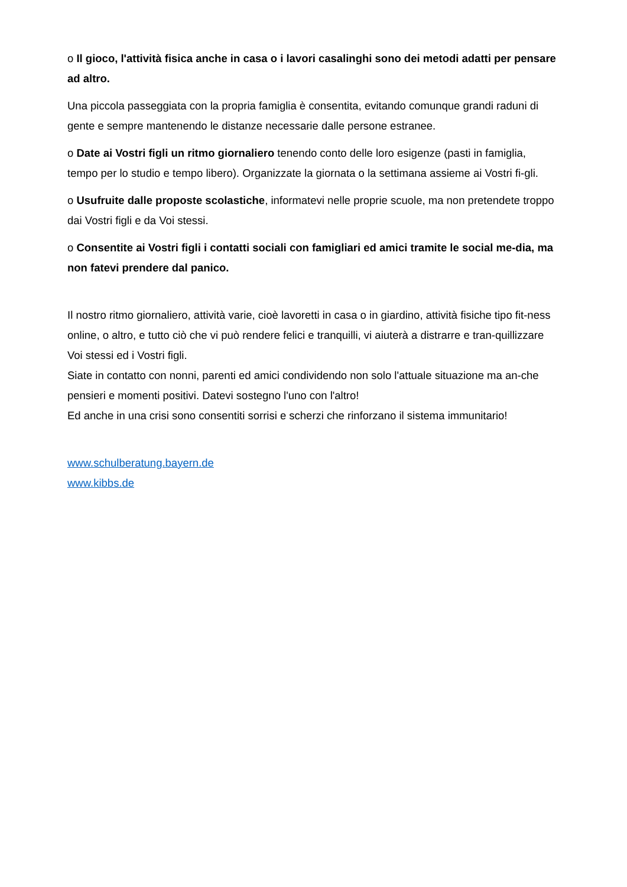o Il gioco, l'attività fisica anche in casa o i lavori casalinghi sono dei metodi adatti per pensare ad altro.
Una piccola passeggiata con la propria famiglia è consentita, evitando comunque grandi raduni di gente e sempre mantenendo le distanze necessarie dalle persone estranee.
o Date ai Vostri figli un ritmo giornaliero tenendo conto delle loro esigenze (pasti in famiglia, tempo per lo studio e tempo libero). Organizzate la giornata o la settimana assieme ai Vostri fi-gli.
o Usufruite dalle proposte scolastiche, informatevi nelle proprie scuole, ma non pretendete troppo dai Vostri figli e da Voi stessi.
o Consentite ai Vostri figli i contatti sociali con famigliari ed amici tramite le social me-dia, ma non fatevi prendere dal panico.
Il nostro ritmo giornaliero, attività varie, cioè lavoretti in casa o in giardino, attività fisiche tipo fit-ness online, o altro, e tutto ciò che vi può rendere felici e tranquilli, vi aiuterà a distrarre e tran-quillizzare Voi stessi ed i Vostri figli.
Siate in contatto con nonni, parenti ed amici condividendo non solo l'attuale situazione ma an-che pensieri e momenti positivi. Datevi sostegno l'uno con l'altro!
Ed anche in una crisi sono consentiti sorrisi e scherzi che rinforzano il sistema immunitario!
www.schulberatung.bayern.de
www.kibbs.de